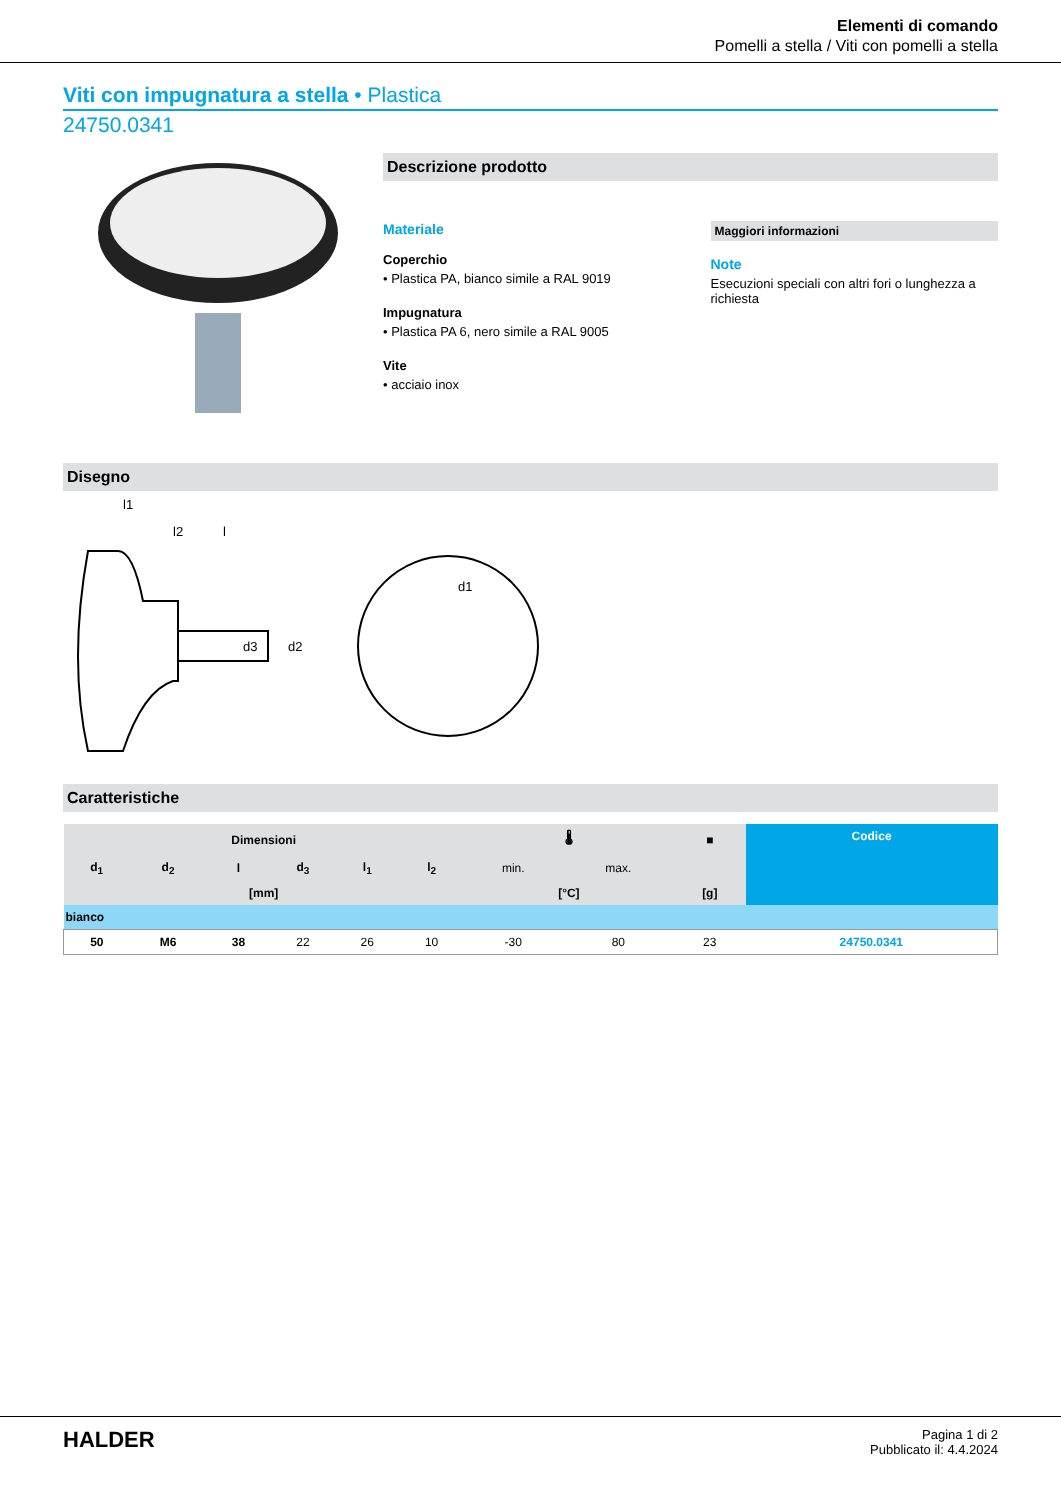Elementi di comando
Pomelli a stella / Viti con pomelli a stella
Viti con impugnatura a stella • Plastica
24750.0341
Descrizione prodotto
Materiale
Coperchio
• Plastica PA, bianco simile a RAL 9019
Impugnatura
• Plastica PA 6, nero simile a RAL 9005
Vite
• acciaio inox
Maggiori informazioni
Note
Esecuzioni speciali con altri fori o lunghezza a richiesta
Disegno
l1
l2
l
d1
d3
d2
Caratteristiche
| Dimensioni | | | | | | 🌡 | | ■ | Codice |
| --- | --- | --- | --- | --- | --- | --- | --- | --- | --- |
| d<sub>1</sub> | d<sub>2</sub> | l | d<sub>3</sub> | l<sub>1</sub> | l<sub>2</sub> | min. | max. | | |
| [mm] | | | | | | [°C] | | [g] | |
| bianco | | | | | | | | | |
| 50 | M6 | 38 | 22 | 26 | 10 | -30 | 80 | 23 | 24750.0341 |
HALDER
Pagina 1 di 2
Pubblicato il: 4.4.2024